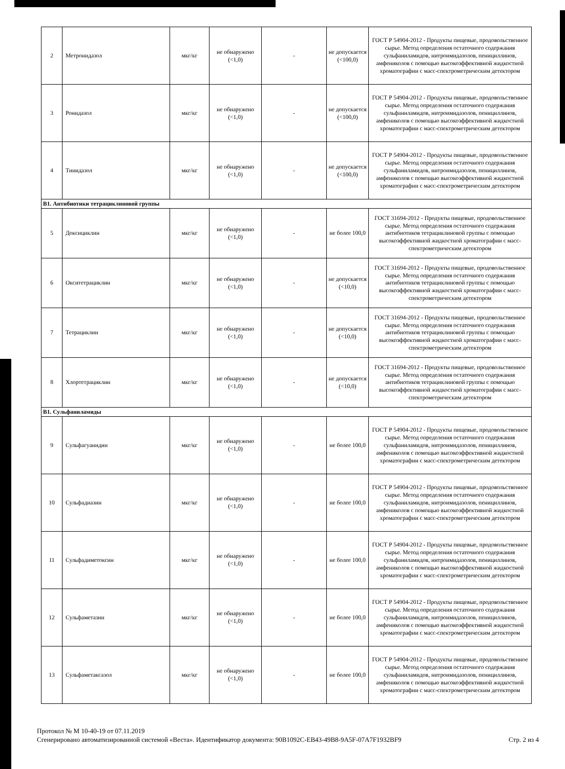| 2 | Метронидазол | мкг/кг | не обнаружено (<1,0) | - | не допускается (<100,0) | ГОСТ Р 54904-2012 - Продукты пищевые, продовольственное сырье. Метод определения остаточного содержания сульфаниламидов, нитроимидазолов, пенициллинов, амфениколов с помощью высокоэффективной жидкостной хроматографии с масс-спектрометрическим детектором |
| 3 | Ронидазол | мкг/кг | не обнаружено (<1,0) | - | не допускается (<100,0) | ГОСТ Р 54904-2012 - Продукты пищевые, продовольственное сырье. Метод определения остаточного содержания сульфаниламидов, нитроимидазолов, пенициллинов, амфениколов с помощью высокоэффективной жидкостной хроматографии с масс-спектрометрическим детектором |
| 4 | Тинидазол | мкг/кг | не обнаружено (<1,0) | - | не допускается (<100,0) | ГОСТ Р 54904-2012 - Продукты пищевые, продовольственное сырье. Метод определения остаточного содержания сульфаниламидов, нитроимидазолов, пенициллинов, амфениколов с помощью высокоэффективной жидкостной хроматографии с масс-спектрометрическим детектором |
| В1. Антибиотики тетрациклиновой группы | | | | | | |
| 5 | Доксициклин | мкг/кг | не обнаружено (<1,0) | - | не более 100,0 | ГОСТ 31694-2012 - Продукты пищевые, продовольственное сырье. Метод определения остаточного содержания антибиотиков тетрациклиновой группы с помощью высокоэффективной жидкостной хроматографии с масс-спектрометрическим детектором |
| 6 | Окситетрациклин | мкг/кг | не обнаружено (<1,0) | - | не допускается (<10,0) | ГОСТ 31694-2012 - Продукты пищевые, продовольственное сырье. Метод определения остаточного содержания антибиотиков тетрациклиновой группы с помощью высокоэффективной жидкостной хроматографии с масс-спектрометрическим детектором |
| 7 | Тетрациклин | мкг/кг | не обнаружено (<1,0) | - | не допускается (<10,0) | ГОСТ 31694-2012 - Продукты пищевые, продовольственное сырье. Метод определения остаточного содержания антибиотиков тетрациклиновой группы с помощью высокоэффективной жидкостной хроматографии с масс-спектрометрическим детектором |
| 8 | Хлортетрациклин | мкг/кг | не обнаружено (<1,0) | - | не допускается (<10,0) | ГОСТ 31694-2012 - Продукты пищевые, продовольственное сырье. Метод определения остаточного содержания антибиотиков тетрациклиновой группы с помощью высокоэффективной жидкостной хроматографии с масс-спектрометрическим детектором |
| В1. Сульфаниламиды | | | | | | |
| 9 | Сульфагуанидин | мкг/кг | не обнаружено (<1,0) | - | не более 100,0 | ГОСТ Р 54904-2012 - Продукты пищевые, продовольственное сырье. Метод определения остаточного содержания сульфаниламидов, нитроимидазолов, пенициллинов, амфениколов с помощью высокоэффективной жидкостной хроматографии с масс-спектрометрическим детектором |
| 10 | Сульфадиазин | мкг/кг | не обнаружено (<1,0) | - | не более 100,0 | ГОСТ Р 54904-2012 - Продукты пищевые, продовольственное сырье. Метод определения остаточного содержания сульфаниламидов, нитроимидазолов, пенициллинов, амфениколов с помощью высокоэффективной жидкостной хроматографии с масс-спектрометрическим детектором |
| 11 | Сульфадиметоксин | мкг/кг | не обнаружено (<1,0) | - | не более 100,0 | ГОСТ Р 54904-2012 - Продукты пищевые, продовольственное сырье. Метод определения остаточного содержания сульфаниламидов, нитроимидазолов, пенициллинов, амфениколов с помощью высокоэффективной жидкостной хроматографии с масс-спектрометрическим детектором |
| 12 | Сульфаметазин | мкг/кг | не обнаружено (<1,0) | - | не более 100,0 | ГОСТ Р 54904-2012 - Продукты пищевые, продовольственное сырье. Метод определения остаточного содержания сульфаниламидов, нитроимидазолов, пенициллинов, амфениколов с помощью высокоэффективной жидкостной хроматографии с масс-спектрометрическим детектором |
| 13 | Сульфаметаксазол | мкг/кг | не обнаружено (<1,0) | - | не более 100,0 | ГОСТ Р 54904-2012 - Продукты пищевые, продовольственное сырье. Метод определения остаточного содержания сульфаниламидов, нитроимидазолов, пенициллинов, амфениколов с помощью высокоэффективной жидкостной хроматографии с масс-спектрометрическим детектором |
Протокол № М 10-40-19 от 07.11.2019
Сгенерировано автоматизированной системой «Веста». Идентификатор документа: 90B1092C-EB43-49B8-9A5F-07A7F1932BF9 Стр. 2 из 4